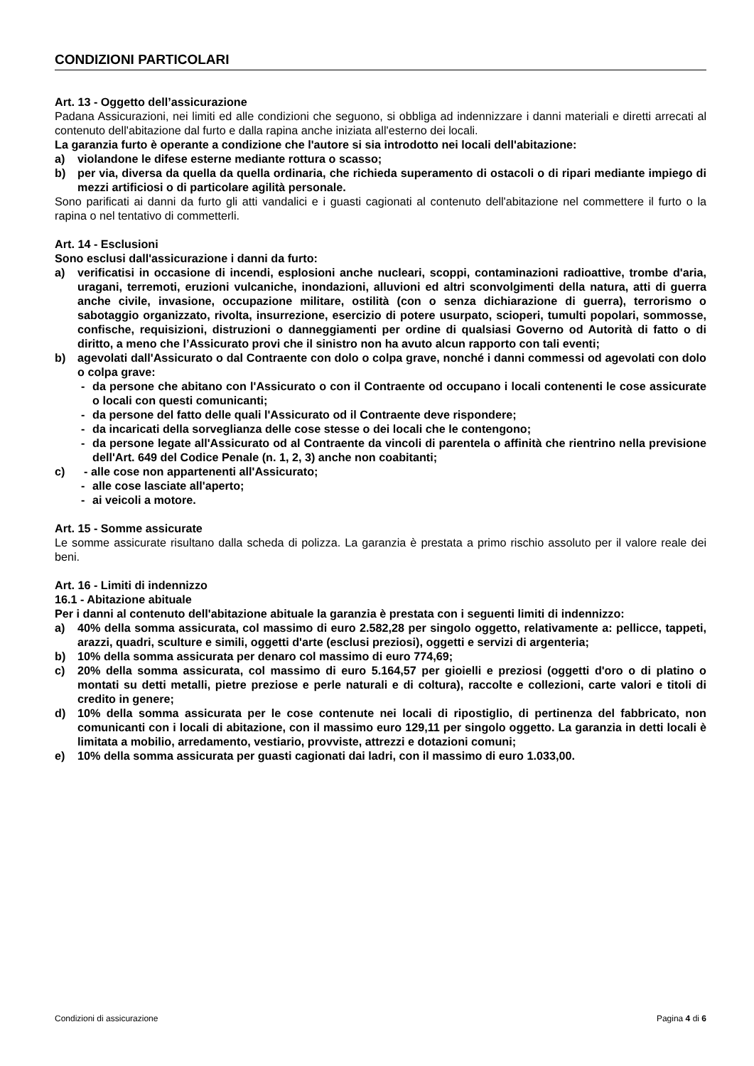CONDIZIONI PARTICOLARI
Art. 13 - Oggetto dell’assicurazione
Padana Assicurazioni, nei limiti ed alle condizioni che seguono, si obbliga ad indennizzare i danni materiali e diretti arrecati al contenuto dell'abitazione dal furto e dalla rapina anche iniziata all'esterno dei locali.
La garanzia furto è operante a condizione che l'autore si sia introdotto nei locali dell'abitazione:
a) violandone le difese esterne mediante rottura o scasso;
b) per via, diversa da quella da quella ordinaria, che richieda superamento di ostacoli o di ripari mediante impiego di mezzi artificiosi o di particolare agilità personale.
Sono parificati ai danni da furto gli atti vandalici e i guasti cagionati al contenuto dell'abitazione nel commettere il furto o la rapina o nel tentativo di commetterli.
Art. 14 - Esclusioni
Sono esclusi dall'assicurazione i danni da furto:
a) verificatisi in occasione di incendi, esplosioni anche nucleari, scoppi, contaminazioni radioattive, trombe d'aria, uragani, terremoti, eruzioni vulcaniche, inondazioni, alluvioni ed altri sconvolgimenti della natura, atti di guerra anche civile, invasione, occupazione militare, ostilità (con o senza dichiarazione di guerra), terrorismo o sabotaggio organizzato, rivolta, insurrezione, esercizio di potere usurpato, scioperi, tumulti popolari, sommosse, confische, requisizioni, distruzioni o danneggiamenti per ordine di qualsiasi Governo od Autorità di fatto o di diritto, a meno che l’Assicurato provi che il sinistro non ha avuto alcun rapporto con tali eventi;
b) agevolati dall'Assicurato o dal Contraente con dolo o colpa grave, nonché i danni commessi od agevolati con dolo o colpa grave:
- da persone che abitano con l'Assicurato o con il Contraente od occupano i locali contenenti le cose assicurate o locali con questi comunicanti;
- da persone del fatto delle quali l'Assicurato od il Contraente deve rispondere;
- da incaricati della sorveglianza delle cose stesse o dei locali che le contengono;
- da persone legate all'Assicurato od al Contraente da vincoli di parentela o affinità che rientrino nella previsione dell'Art. 649 del Codice Penale (n. 1, 2, 3) anche non coabitanti;
c) - alle cose non appartenenti all'Assicurato;
- alle cose lasciate all'aperto;
- ai veicoli a motore.
Art. 15 - Somme assicurate
Le somme assicurate risultano dalla scheda di polizza. La garanzia è prestata a primo rischio assoluto per il valore reale dei beni.
Art. 16 - Limiti di indennizzo
16.1 - Abitazione abituale
Per i danni al contenuto dell'abitazione abituale la garanzia è prestata con i seguenti limiti di indennizzo:
a) 40% della somma assicurata, col massimo di euro 2.582,28 per singolo oggetto, relativamente a: pellicce, tappeti, arazzi, quadri, sculture e simili, oggetti d'arte (esclusi preziosi), oggetti e servizi di argenteria;
b) 10% della somma assicurata per denaro col massimo di euro 774,69;
c) 20% della somma assicurata, col massimo di euro 5.164,57 per gioielli e preziosi (oggetti d'oro o di platino o montati su detti metalli, pietre preziose e perle naturali e di coltura), raccolte e collezioni, carte valori e titoli di credito in genere;
d) 10% della somma assicurata per le cose contenute nei locali di ripostiglio, di pertinenza del fabbricato, non comunicanti con i locali di abitazione, con il massimo euro 129,11 per singolo oggetto. La garanzia in detti locali è limitata a mobilio, arredamento, vestiario, provviste, attrezzi e dotazioni comuni;
e) 10% della somma assicurata per guasti cagionati dai ladri, con il massimo di euro 1.033,00.
Condizioni di assicurazione Pagina 4 di 6